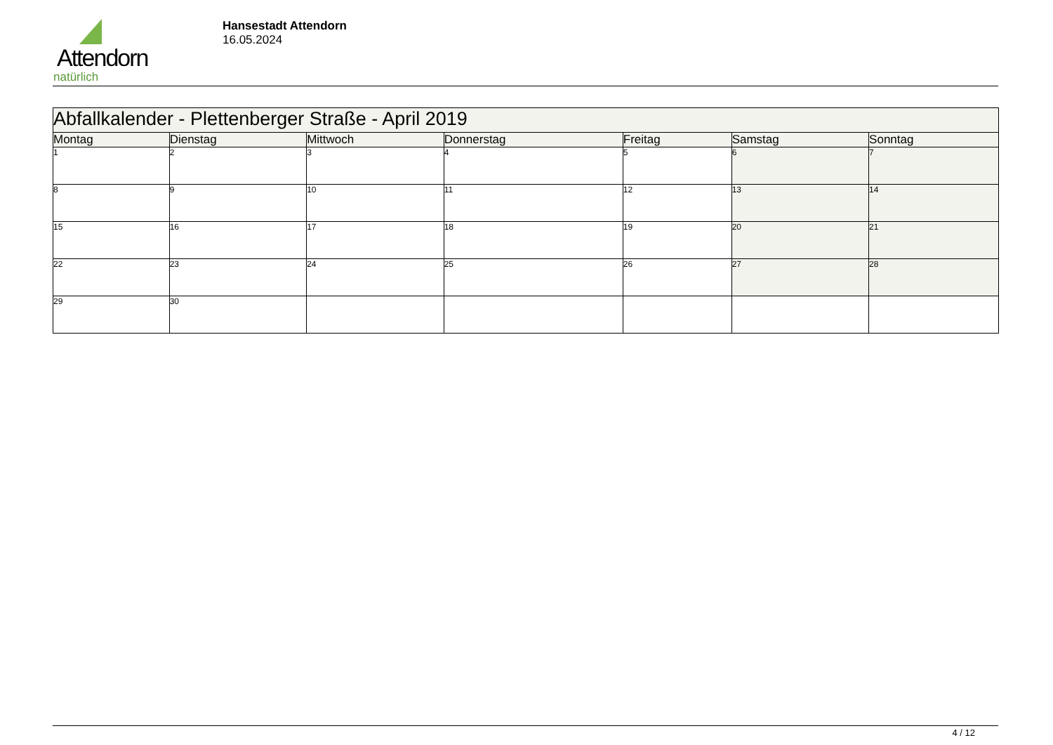Attendorn
natürlich
Hansestadt Attendorn
16.05.2024
| Abfallkalender - Plettenberger Straße - April 2019 | | | | | | |
| Montag | Dienstag | Mittwoch | Donnerstag | Freitag | Samstag | Sonntag |
| 1 | 2 | 3 | 4 | 5 | 6 | 7 |
| 8 | 9 | 10 | 11 | 12 | 13 | 14 |
| 15 | 16 | 17 | 18 | 19 | 20 | 21 |
| 22 | 23 | 24 | 25 | 26 | 27 | 28 |
| 29 | 30 | | | | | |
4 / 12